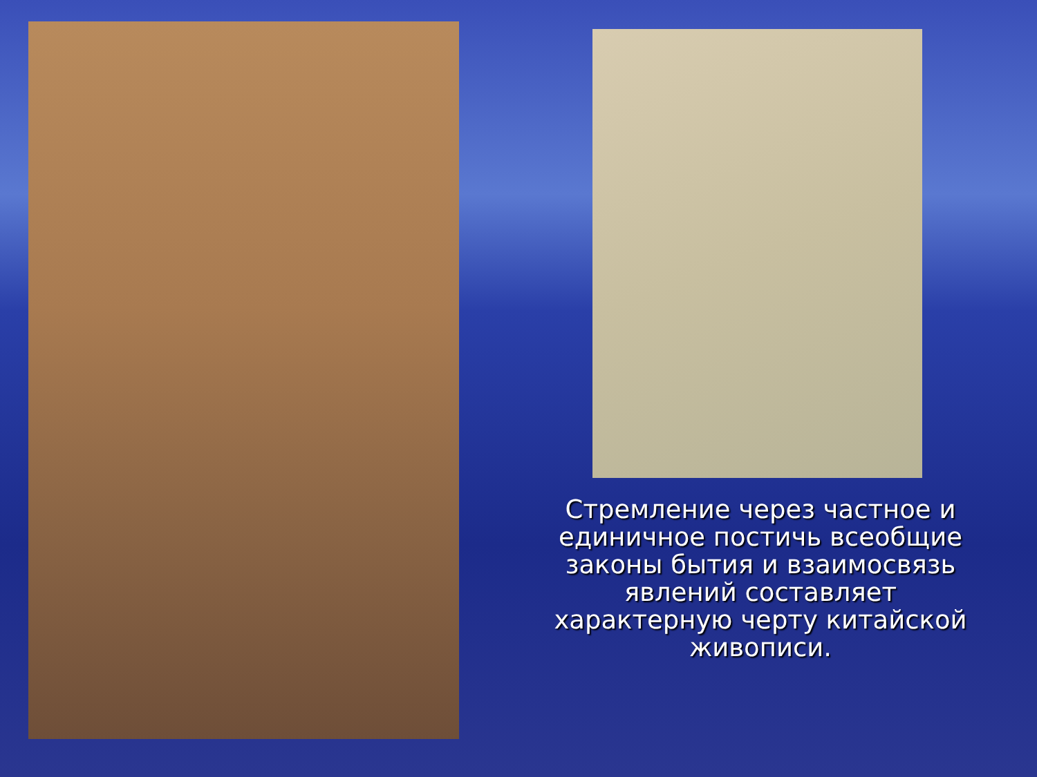Стремление через частное и единичное постичь всеобщие законы бытия и взаимосвязь явлений составляет характерную черту китайской живописи.